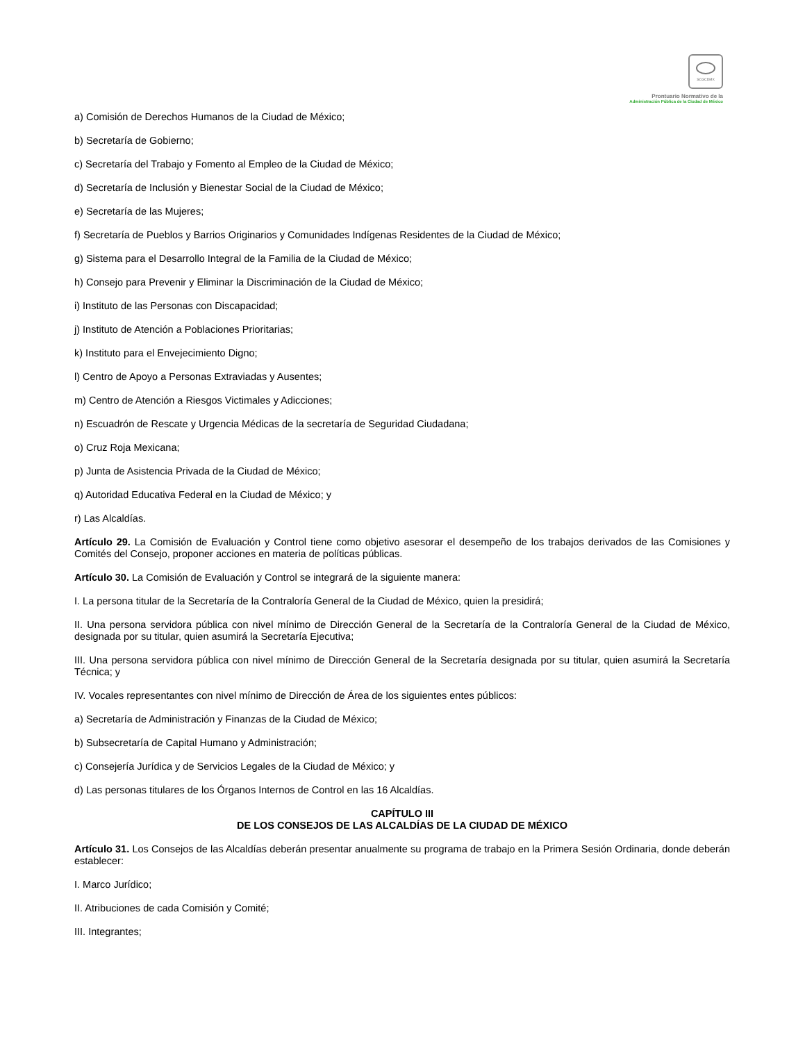SCGCDMX
Prontuario Normativo de la
Administración Pública de la Ciudad de México
a) Comisión de Derechos Humanos de la Ciudad de México;
b) Secretaría de Gobierno;
c) Secretaría del Trabajo y Fomento al Empleo de la Ciudad de México;
d) Secretaría de Inclusión y Bienestar Social de la Ciudad de México;
e) Secretaría de las Mujeres;
f) Secretaría de Pueblos y Barrios Originarios y Comunidades Indígenas Residentes de la Ciudad de México;
g) Sistema para el Desarrollo Integral de la Familia de la Ciudad de México;
h) Consejo para Prevenir y Eliminar la Discriminación de la Ciudad de México;
i) Instituto de las Personas con Discapacidad;
j) Instituto de Atención a Poblaciones Prioritarias;
k) Instituto para el Envejecimiento Digno;
l) Centro de Apoyo a Personas Extraviadas y Ausentes;
m) Centro de Atención a Riesgos Victimales y Adicciones;
n) Escuadrón de Rescate y Urgencia Médicas de la secretaría de Seguridad Ciudadana;
o) Cruz Roja Mexicana;
p) Junta de Asistencia Privada de la Ciudad de México;
q) Autoridad Educativa Federal en la Ciudad de México; y
r) Las Alcaldías.
Artículo 29. La Comisión de Evaluación y Control tiene como objetivo asesorar el desempeño de los trabajos derivados de las Comisiones y Comités del Consejo, proponer acciones en materia de políticas públicas.
Artículo 30. La Comisión de Evaluación y Control se integrará de la siguiente manera:
I. La persona titular de la Secretaría de la Contraloría General de la Ciudad de México, quien la presidirá;
II. Una persona servidora pública con nivel mínimo de Dirección General de la Secretaría de la Contraloría General de la Ciudad de México, designada por su titular, quien asumirá la Secretaría Ejecutiva;
III. Una persona servidora pública con nivel mínimo de Dirección General de la Secretaría designada por su titular, quien asumirá la Secretaría Técnica; y
IV. Vocales representantes con nivel mínimo de Dirección de Área de los siguientes entes públicos:
a) Secretaría de Administración y Finanzas de la Ciudad de México;
b) Subsecretaría de Capital Humano y Administración;
c) Consejería Jurídica y de Servicios Legales de la Ciudad de México; y
d) Las personas titulares de los Órganos Internos de Control en las 16 Alcaldías.
CAPÍTULO III
DE LOS CONSEJOS DE LAS ALCALDÍAS DE LA CIUDAD DE MÉXICO
Artículo 31. Los Consejos de las Alcaldías deberán presentar anualmente su programa de trabajo en la Primera Sesión Ordinaria, donde deberán establecer:
I. Marco Jurídico;
II. Atribuciones de cada Comisión y Comité;
III. Integrantes;